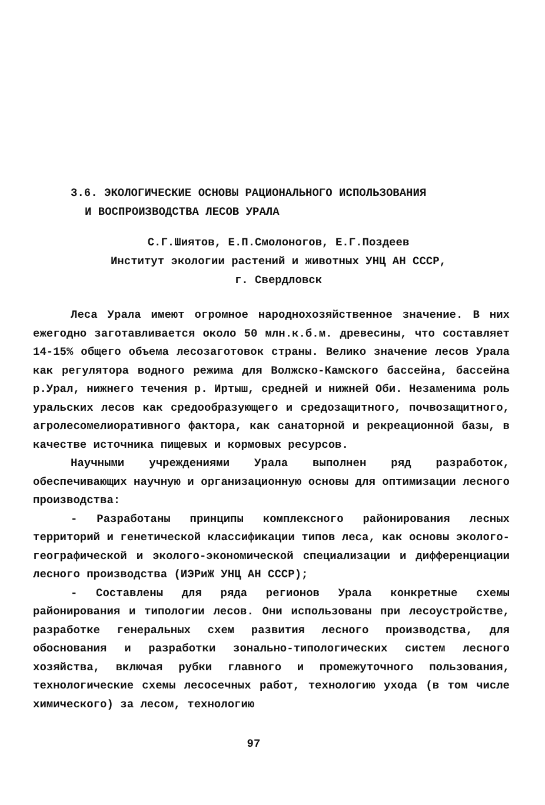3.6. ЭКОЛОГИЧЕСКИЕ ОСНОВЫ РАЦИОНАЛЬНОГО ИСПОЛЬЗОВАНИЯ
И ВОСПРОИЗВОДСТВА ЛЕСОВ УРАЛА
С.Г.Шиятов, Е.П.Смолоногов, Е.Г.Поздеев
Институт экологии растений и животных УНЦ АН СССР,
г. Свердловск
Леса Урала имеют огромное народнохозяйственное значение. В них ежегодно заготавливается около 50 млн.к.б.м. древесины, что составляет 14-15% общего объема лесозаготовок страны. Велико значение лесов Урала как регулятора водного режима для Волжско-Камского бассейна, бассейна р.Урал, нижнего течения р. Иртыш, средней и нижней Оби. Незаменима роль уральских лесов как средообразующего и средозащитного, почвозащитного, агролесомелиоративного фактора, как санаторной и рекреационной базы, в качестве источника пищевых и кормовых ресурсов.
Научными учреждениями Урала выполнен ряд разработок, обеспечивающих научную и организационную основы для оптимизации лесного производства:
- Разработаны принципы комплексного районирования лесных территорий и генетической классификации типов леса, как основы эколого-географической и эколого-экономической специализации и дифференциации лесного производства (ИЭРиЖ УНЦ АН СССР);
- Составлены для ряда регионов Урала конкретные схемы районирования и типологии лесов. Они использованы при лесоустройстве, разработке генеральных схем развития лесного производства, для обоснования и разработки зонально-типологических систем лесного хозяйства, включая рубки главного и промежуточного пользования, технологические схемы лесосечных работ, технологию ухода (в том числе химического) за лесом, технологию
97